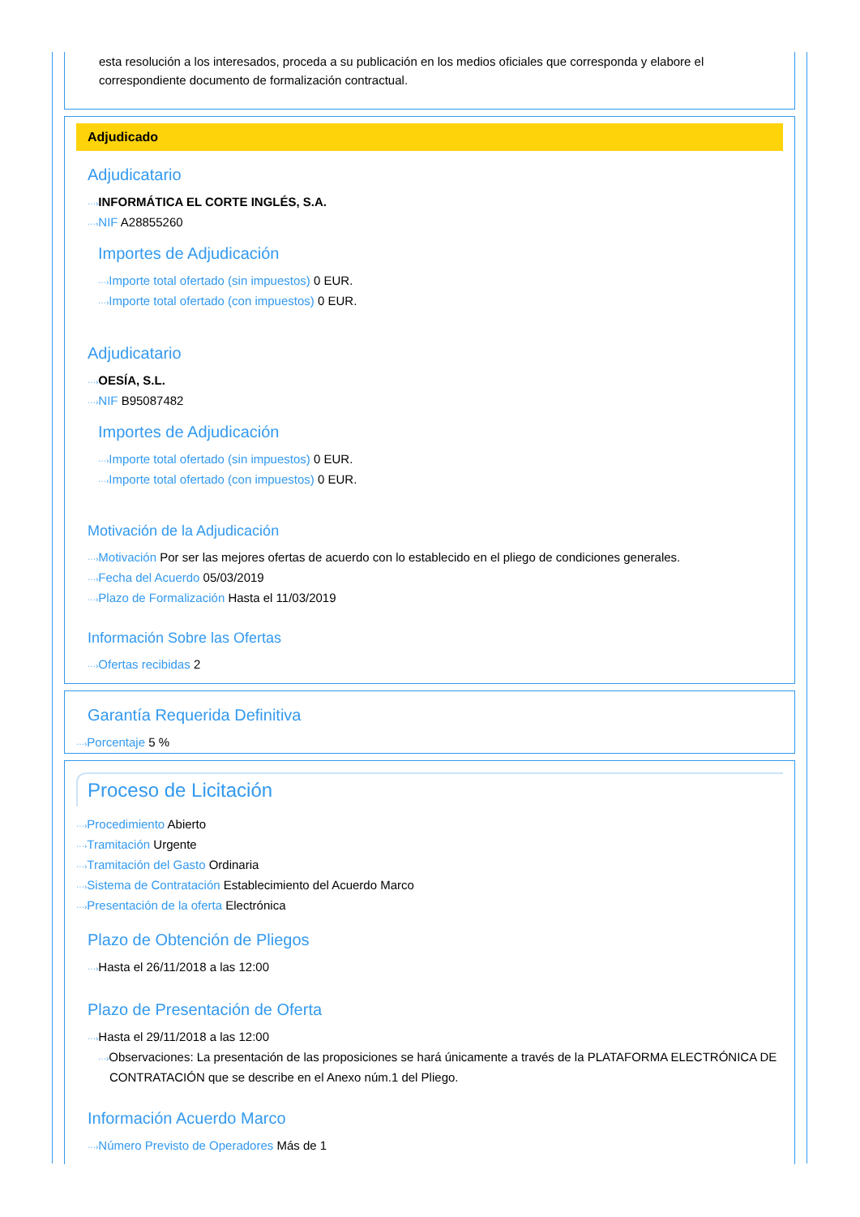esta resolución a los interesados, proceda a su publicación en los medios oficiales que corresponda y elabore el correspondiente documento de formalización contractual.
Adjudicado
Adjudicatario
···›INFORMÁTICA EL CORTE INGLÉS, S.A.
···›NIF A28855260
Importes de Adjudicación
···›Importe total ofertado (sin impuestos) 0 EUR.
···›Importe total ofertado (con impuestos) 0 EUR.
Adjudicatario
···›OESÍA, S.L.
···›NIF B95087482
Importes de Adjudicación
···›Importe total ofertado (sin impuestos) 0 EUR.
···›Importe total ofertado (con impuestos) 0 EUR.
Motivación de la Adjudicación
···›Motivación Por ser las mejores ofertas de acuerdo con lo establecido en el pliego de condiciones generales.
···›Fecha del Acuerdo 05/03/2019
···›Plazo de Formalización Hasta el 11/03/2019
Información Sobre las Ofertas
···›Ofertas recibidas 2
Garantía Requerida Definitiva
···›Porcentaje 5 %
Proceso de Licitación
···›Procedimiento Abierto
···›Tramitación Urgente
···›Tramitación del Gasto Ordinaria
···›Sistema de Contratación Establecimiento del Acuerdo Marco
···›Presentación de la oferta Electrónica
Plazo de Obtención de Pliegos
···›Hasta el 26/11/2018 a las 12:00
Plazo de Presentación de Oferta
···›Hasta el 29/11/2018 a las 12:00
···›Observaciones: La presentación de las proposiciones se hará únicamente a través de la PLATAFORMA ELECTRÓNICA DE CONTRATACIÓN que se describe en el Anexo núm.1 del Pliego.
Información Acuerdo Marco
···›Número Previsto de Operadores Más de 1